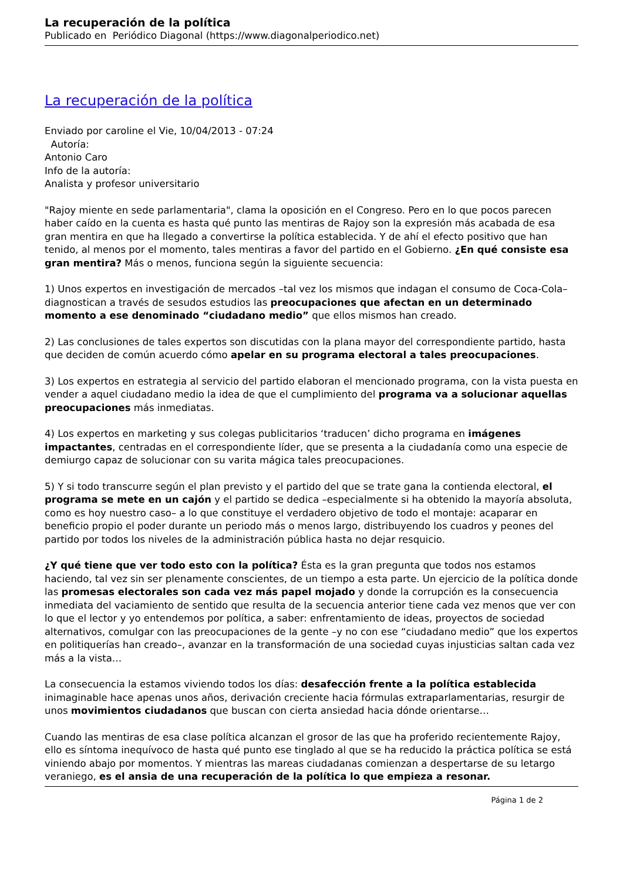La recuperación de la política
Publicado en Periódico Diagonal (https://www.diagonalperiodico.net)
La recuperación de la política
Enviado por caroline el Vie, 10/04/2013 - 07:24
Autoría:
Antonio Caro
Info de la autoría:
Analista y profesor universitario
"Rajoy miente en sede parlamentaria", clama la oposición en el Congreso. Pero en lo que pocos parecen haber caído en la cuenta es hasta qué punto las mentiras de Rajoy son la expresión más acabada de esa gran mentira en que ha llegado a convertirse la política establecida. Y de ahí el efecto positivo que han tenido, al menos por el momento, tales mentiras a favor del partido en el Gobierno. ¿En qué consiste esa gran mentira? Más o menos, funciona según la siguiente secuencia:
1) Unos expertos en investigación de mercados –tal vez los mismos que indagan el consumo de Coca-Cola– diagnostican a través de sesudos estudios las preocupaciones que afectan en un determinado momento a ese denominado “ciudadano medio” que ellos mismos han creado.
2) Las conclusiones de tales expertos son discutidas con la plana mayor del correspondiente partido, hasta que deciden de común acuerdo cómo apelar en su programa electoral a tales preocupaciones.
3) Los expertos en estrategia al servicio del partido elaboran el mencionado programa, con la vista puesta en vender a aquel ciudadano medio la idea de que el cumplimiento del programa va a solucionar aquellas preocupaciones más inmediatas.
4) Los expertos en marketing y sus colegas publicitarios ‘traducen’ dicho programa en imágenes impactantes, centradas en el correspondiente líder, que se presenta a la ciudadanía como una especie de demiurgo capaz de solucionar con su varita mágica tales preocupaciones.
5) Y si todo transcurre según el plan previsto y el partido del que se trate gana la contienda electoral, el programa se mete en un cajón y el partido se dedica –especialmente si ha obtenido la mayoría absoluta, como es hoy nuestro caso– a lo que constituye el verdadero objetivo de todo el montaje: acaparar en beneficio propio el poder durante un periodo más o menos largo, distribuyendo los cuadros y peones del partido por todos los niveles de la administración pública hasta no dejar resquicio.
¿Y qué tiene que ver todo esto con la política? Ésta es la gran pregunta que todos nos estamos haciendo, tal vez sin ser plenamente conscientes, de un tiempo a esta parte. Un ejercicio de la política donde las promesas electorales son cada vez más papel mojado y donde la corrupción es la consecuencia inmediata del vaciamiento de sentido que resulta de la secuencia anterior tiene cada vez menos que ver con lo que el lector y yo entendemos por política, a saber: enfrentamiento de ideas, proyectos de sociedad alternativos, comulgar con las preocupaciones de la gente –y no con ese “ciudadano medio” que los expertos en politiquerías han creado–, avanzar en la transformación de una sociedad cuyas injusticias saltan cada vez más a la vista…
La consecuencia la estamos viviendo todos los días: desafección frente a la política establecida inimaginable hace apenas unos años, derivación creciente hacia fórmulas extraparlamentarias, resurgir de unos movimientos ciudadanos que buscan con cierta ansiedad hacia dónde orientarse…
Cuando las mentiras de esa clase política alcanzan el grosor de las que ha proferido recientemente Rajoy, ello es síntoma inequívoco de hasta qué punto ese tinglado al que se ha reducido la práctica política se está viniendo abajo por momentos. Y mientras las mareas ciudadanas comienzan a despertarse de su letargo veraniego, es el ansia de una recuperación de la política lo que empieza a resonar.
Página 1 de 2